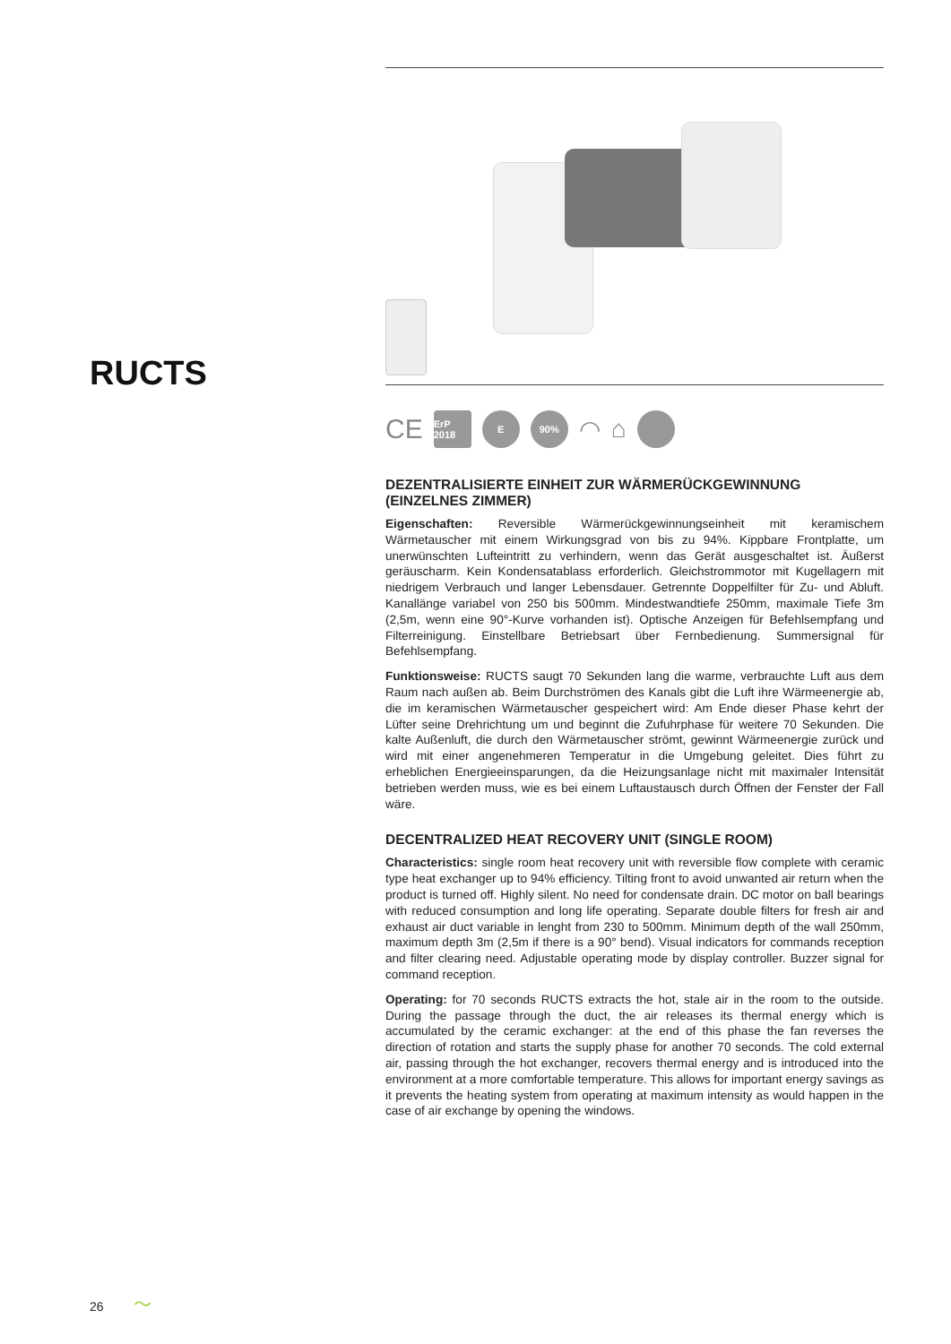RUCTS
CE
ErP 2018
E 90%
◠ ⌂
DEZENTRALISIERTE EINHEIT ZUR WÄRMERÜCKGEWINNUNG (EINZELNES ZIMMER)
Eigenschaften: Reversible Wärmerückgewinnungseinheit mit keramischem Wärmetauscher mit einem Wirkungsgrad von bis zu 94%. Kippbare Frontplatte, um unerwünschten Lufteintritt zu verhindern, wenn das Gerät ausgeschaltet ist. Äußerst geräuscharm. Kein Kondensatablass erforderlich. Gleichstrommotor mit Kugellagern mit niedrigem Verbrauch und langer Lebensdauer. Getrennte Doppelfilter für Zu- und Abluft. Kanallänge variabel von 250 bis 500mm. Mindestwandtiefe 250mm, maximale Tiefe 3m (2,5m, wenn eine 90°-Kurve vorhanden ist). Optische Anzeigen für Befehlsempfang und Filterreinigung. Einstellbare Betriebsart über Fernbedienung. Summersignal für Befehlsempfang.
Funktionsweise: RUCTS saugt 70 Sekunden lang die warme, verbrauchte Luft aus dem Raum nach außen ab. Beim Durchströmen des Kanals gibt die Luft ihre Wärmeenergie ab, die im keramischen Wärmetauscher gespeichert wird: Am Ende dieser Phase kehrt der Lüfter seine Drehrichtung um und beginnt die Zufuhrphase für weitere 70 Sekunden. Die kalte Außenluft, die durch den Wärmetauscher strömt, gewinnt Wärmeenergie zurück und wird mit einer angenehmeren Temperatur in die Umgebung geleitet. Dies führt zu erheblichen Energieeinsparungen, da die Heizungsanlage nicht mit maximaler Intensität betrieben werden muss, wie es bei einem Luftaustausch durch Öffnen der Fenster der Fall wäre.
DECENTRALIZED HEAT RECOVERY UNIT (SINGLE ROOM)
Characteristics: single room heat recovery unit with reversible flow complete with ceramic type heat exchanger up to 94% efficiency. Tilting front to avoid unwanted air return when the product is turned off. Highly silent. No need for condensate drain. DC motor on ball bearings with reduced consumption and long life operating. Separate double filters for fresh air and exhaust air duct variable in lenght from 230 to 500mm. Minimum depth of the wall 250mm, maximum depth 3m (2,5m if there is a 90° bend). Visual indicators for commands reception and filter clearing need. Adjustable operating mode by display controller. Buzzer signal for command reception.
Operating: for 70 seconds RUCTS extracts the hot, stale air in the room to the outside. During the passage through the duct, the air releases its thermal energy which is accumulated by the ceramic exchanger: at the end of this phase the fan reverses the direction of rotation and starts the supply phase for another 70 seconds. The cold external air, passing through the hot exchanger, recovers thermal energy and is introduced into the environment at a more comfortable temperature. This allows for important energy savings as it prevents the heating system from operating at maximum intensity as would happen in the case of air exchange by opening the windows.
26 〜